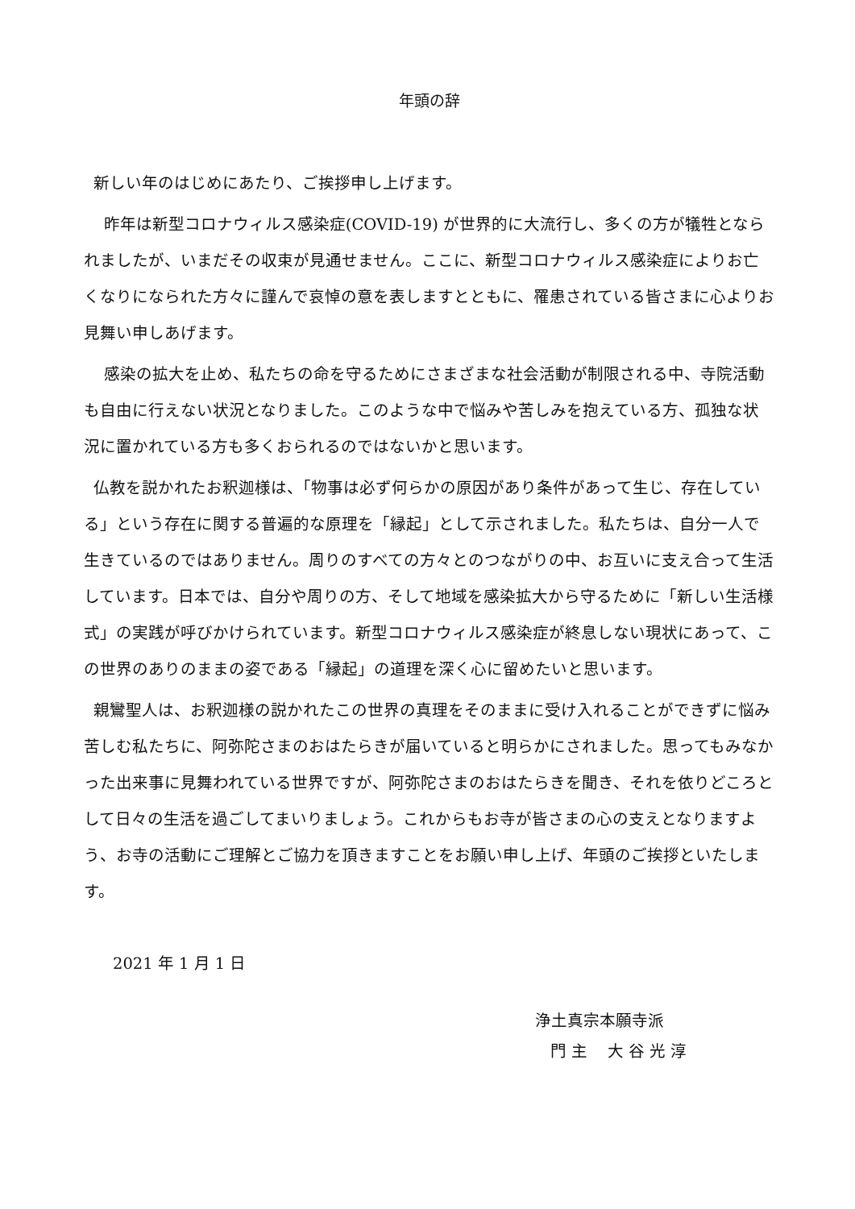年頭の辞
新しい年のはじめにあたり、ご挨拶申し上げます。
昨年は新型コロナウィルス感染症(COVID-19) が世界的に大流行し、多くの方が犠牲となられましたが、いまだその収束が見通せません。ここに、新型コロナウィルス感染症によりお亡くなりになられた方々に謹んで哀悼の意を表しますとともに、罹患されている皆さまに心よりお見舞い申しあげます。
感染の拡大を止め、私たちの命を守るためにさまざまな社会活動が制限される中、寺院活動も自由に行えない状況となりました。このような中で悩みや苦しみを抱えている方、孤独な状況に置かれている方も多くおられるのではないかと思います。
仏教を説かれたお釈迦様は、「物事は必ず何らかの原因があり条件があって生じ、存在している」という存在に関する普遍的な原理を「縁起」として示されました。私たちは、自分一人で生きているのではありません。周りのすべての方々とのつながりの中、お互いに支え合って生活しています。日本では、自分や周りの方、そして地域を感染拡大から守るために「新しい生活様式」の実践が呼びかけられています。新型コロナウィルス感染症が終息しない現状にあって、この世界のありのままの姿である「縁起」の道理を深く心に留めたいと思います。
親鸞聖人は、お釈迦様の説かれたこの世界の真理をそのままに受け入れることができずに悩み苦しむ私たちに、阿弥陀さまのおはたらきが届いていると明らかにされました。思ってもみなかった出来事に見舞われている世界ですが、阿弥陀さまのおはたらきを聞き、それを依りどころとして日々の生活を過ごしてまいりましょう。これからもお寺が皆さまの心の支えとなりますよう、お寺の活動にご理解とご協力を頂きますことをお願い申し上げ、年頭のご挨拶といたします。
2021 年 1 月 1 日
浄土真宗本願寺派
門 主 大 谷 光 淳